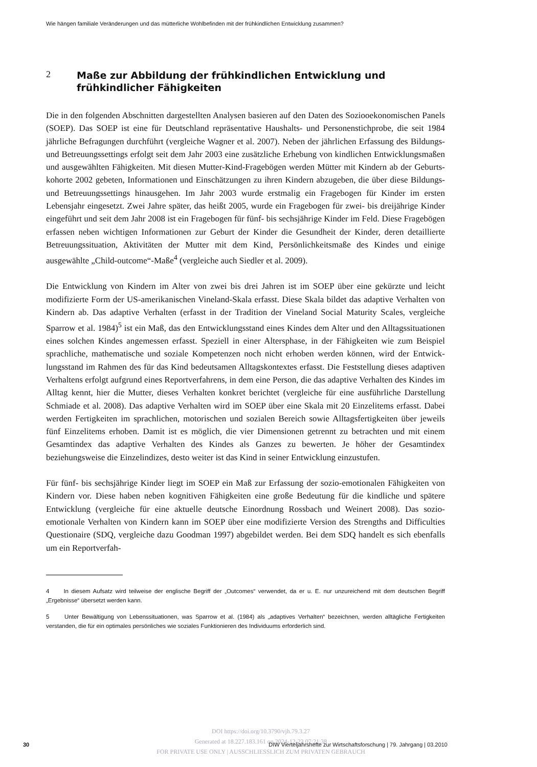Wie hängen familiale Veränderungen und das mütterliche Wohlbefinden mit der frühkindlichen Entwicklung zusammen?
2 Maße zur Abbildung der frühkindlichen Entwicklung und frühkindlicher Fähigkeiten
Die in den folgenden Abschnitten dargestellten Analysen basieren auf den Daten des Sozio­oekonomischen Panels (SOEP). Das SOEP ist eine für Deutschland repräsentative Haushalts- und Personenstichprobe, die seit 1984 jährliche Befragungen durchführt (vergleiche Wagner et al. 2007). Neben der jährlichen Erfassung des Bildungs- und Betreuungssettings erfolgt seit dem Jahr 2003 eine zusätzliche Erhebung von kindlichen Entwicklungsmaßen und ausgewählten Fähigkeiten. Mit diesen Mutter-Kind-Fragebögen werden Mütter mit Kindern ab der Geburts­kohorte 2002 gebeten, Informationen und Einschätzungen zu ihren Kindern abzugeben, die über diese Bildungs- und Betreuungssettings hinausgehen. Im Jahr 2003 wurde erstmalig ein Fragebogen für Kinder im ersten Lebensjahr eingesetzt. Zwei Jahre später, das heißt 2005, wurde ein Fragebogen für zwei- bis dreijährige Kinder eingeführt und seit dem Jahr 2008 ist ein Fra­gebogen für fünf- bis sechsjährige Kinder im Feld. Diese Fragebögen erfassen neben wichtigen Informationen zur Geburt der Kinder die Gesundheit der Kinder, deren detaillierte Betreuungs­situation, Aktivitäten der Mutter mit dem Kind, Persönlichkeitsmaße des Kindes und einige ausgewählte „Child-outcome“-Maße<sup>4</sup> (vergleiche auch Siedler et al. 2009).
Die Entwicklung von Kindern im Alter von zwei bis drei Jahren ist im SOEP über eine gekürz­te und leicht modifizierte Form der US-amerikanischen Vineland-Skala erfasst. Diese Skala bildet das adaptive Verhalten von Kindern ab. Das adaptive Verhalten (erfasst in der Tradition der Vineland Social Maturity Scales, vergleiche Sparrow et al. 1984)<sup>5</sup> ist ein Maß, das den Ent­wicklungsstand eines Kindes dem Alter und den Alltagssituationen eines solchen Kindes ange­messen erfasst. Speziell in einer Altersphase, in der Fähigkeiten wie zum Beispiel sprachliche, mathematische und soziale Kompetenzen noch nicht erhoben werden können, wird der Entwick­lungsstand im Rahmen des für das Kind bedeutsamen Alltagskontextes erfasst. Die Feststellung dieses adaptiven Verhaltens erfolgt aufgrund eines Reportverfahrens, in dem eine Person, die das adaptive Verhalten des Kindes im Alltag kennt, hier die Mutter, dieses Verhalten konkret berichtet (vergleiche für eine ausführliche Darstellung Schmiade et al. 2008). Das adaptive Ver­halten wird im SOEP über eine Skala mit 20 Einzelitems erfasst. Dabei werden Fertigkeiten im sprachlichen, motorischen und sozialen Bereich sowie Alltagsfertigkeiten über jeweils fünf Einzelitems erhoben. Damit ist es möglich, die vier Dimensionen getrennt zu betrachten und mit einem Gesamtindex das adaptive Verhalten des Kindes als Ganzes zu bewerten. Je höher der Gesamtindex beziehungsweise die Einzelindizes, desto weiter ist das Kind in seiner Entwicklung einzustufen.
Für fünf- bis sechsjährige Kinder liegt im SOEP ein Maß zur Erfassung der sozio-emotionalen Fähigkeiten von Kindern vor. Diese haben neben kognitiven Fähigkeiten eine große Bedeutung für die kindliche und spätere Entwicklung (vergleiche für eine aktuelle deutsche Einordnung Rossbach und Weinert 2008). Das sozio-emotionale Verhalten von Kindern kann im SOEP über eine modifizierte Version des Strengths and Difficulties Questionaire (SDQ, vergleiche dazu Goodman 1997) abgebildet werden. Bei dem SDQ handelt es sich ebenfalls um ein Reportverfah-
4 In diesem Aufsatz wird teilweise der englische Begriff der „Outcomes“ verwendet, da er u. E. nur unzureichend mit dem deutschen Begriff „Ergebnisse“ übersetzt werden kann.
5 Unter Bewältigung von Lebenssituationen, was Sparrow et al. (1984) als „adaptives Verhalten“ bezeichnen, werden alltägliche Fertigkeiten verstanden, die für ein optimales persönliches wie soziales Funktionieren des Individuums erforderlich sind.
DOI https://doi.org/10.3790/vjh.79.3.27
Generated at 18.227.183.161 on 2024-12-23 07:21:38
FOR PRIVATE USE ONLY | AUSSCHLIESSLICH ZUM PRIVATEN GEBRAUCH
30 DIW Vierteljahrshefte zur Wirtschaftsforschung | 79. Jahrgang | 03.2010